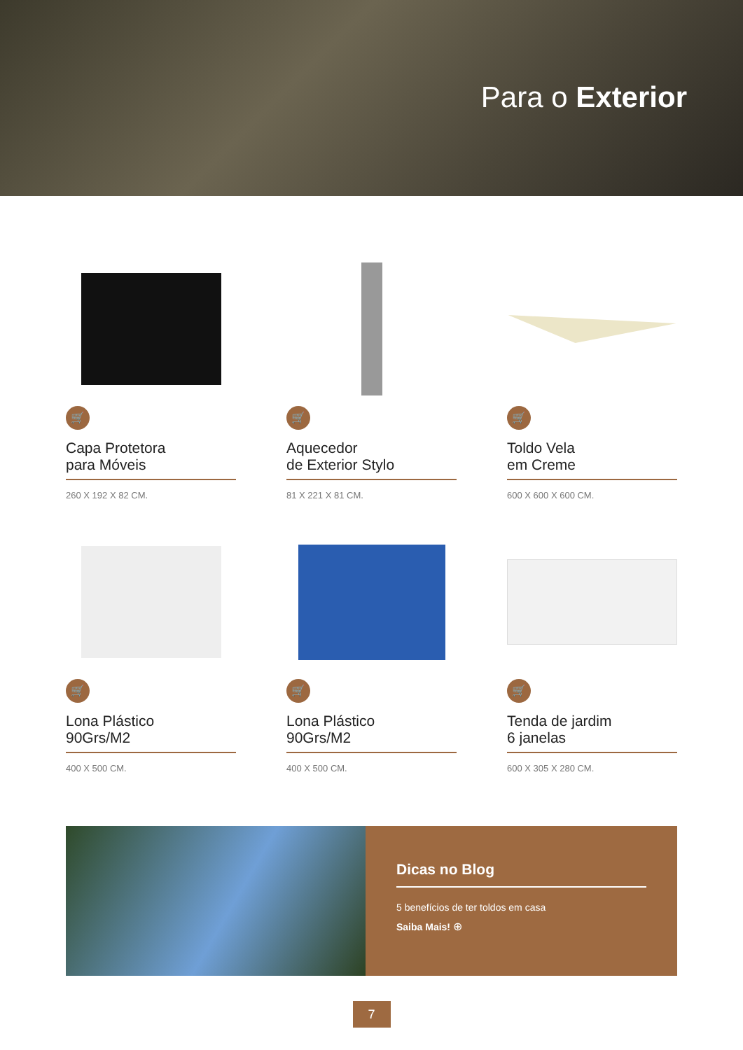Para o Exterior
🛒
Capa Protetora
para Móveis
260 X 192 X 82 CM.
🛒
Aquecedor
de Exterior Stylo
81 X 221 X 81 CM.
🛒
Toldo Vela
em Creme
600 X 600 X 600 CM.
🛒
Lona Plástico
90Grs/M2
400 X 500 CM.
🛒
Lona Plástico
90Grs/M2
400 X 500 CM.
🛒
Tenda de jardim
6 janelas
600 X 305 X 280 CM.
Dicas no Blog
5 benefícios de ter toldos em casa
Saiba Mais! ⊕
7